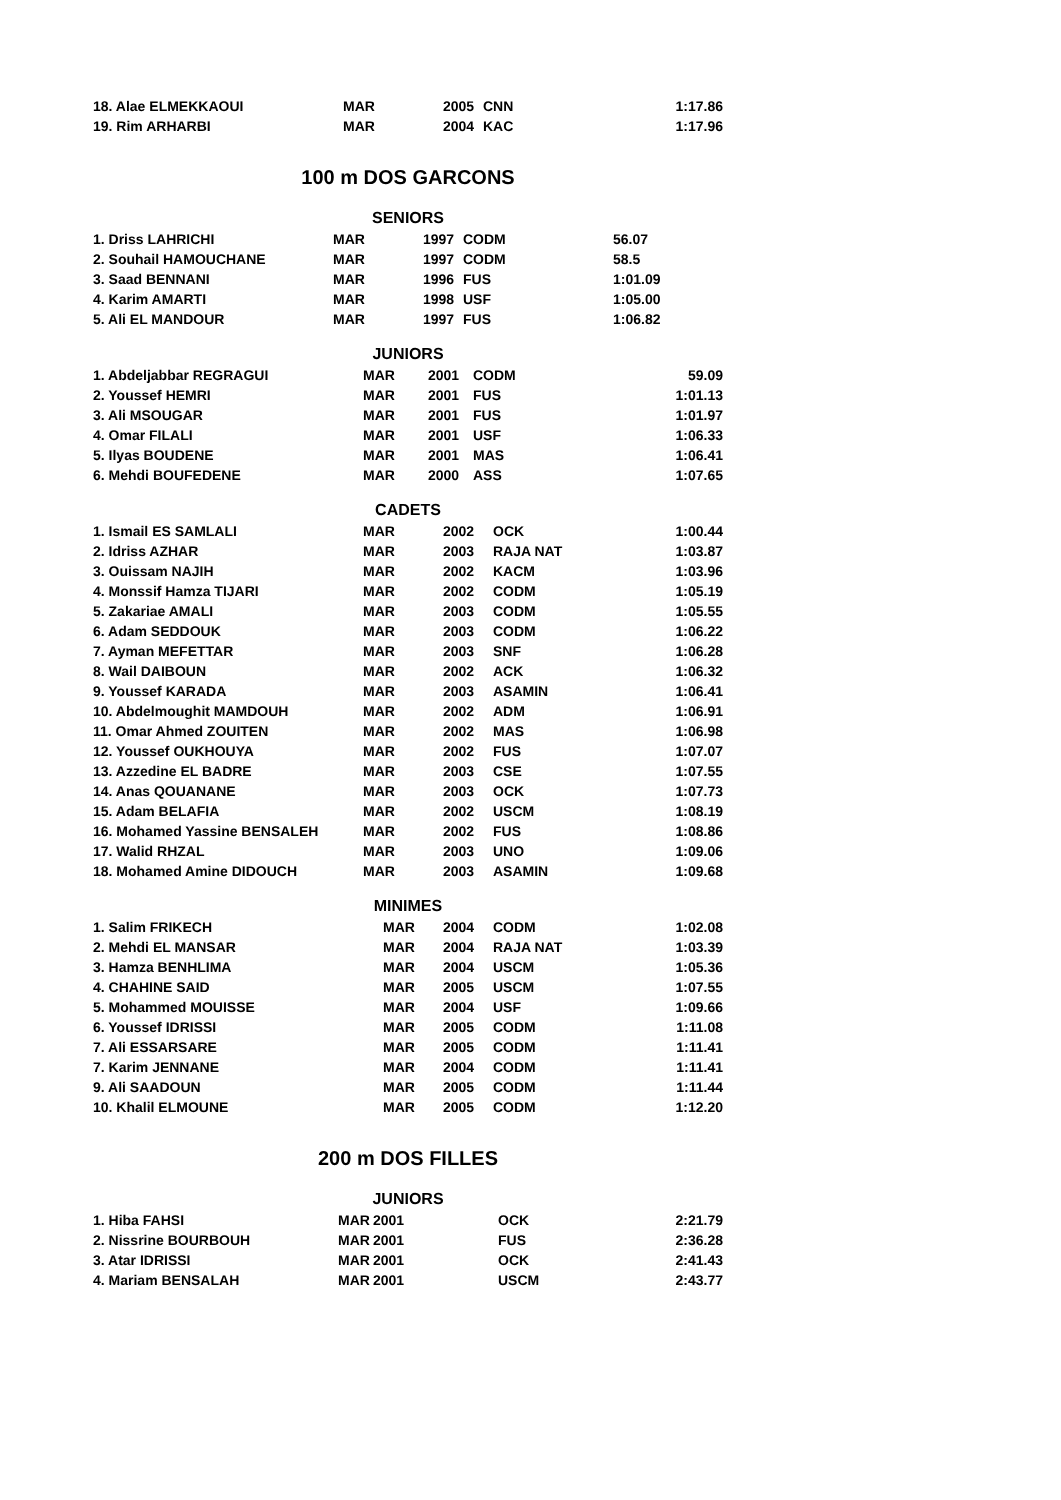| 18. Alae ELMEKKAOUI | MAR | 2005 | CNN | 1:17.86 |
| 19. Rim ARHARBI | MAR | 2004 | KAC | 1:17.96 |
100 m DOS GARCONS
| SENIORS | | | | |
| 1. Driss LAHRICHI | MAR | 1997 | CODM | 56.07 |
| 2. Souhail HAMOUCHANE | MAR | 1997 | CODM | 58.5 |
| 3. Saad BENNANI | MAR | 1996 | FUS | 1:01.09 |
| 4. Karim AMARTI | MAR | 1998 | USF | 1:05.00 |
| 5. Ali EL MANDOUR | MAR | 1997 | FUS | 1:06.82 |
| JUNIORS | | | | |
| 1. Abdeljabbar REGRAGUI | MAR | 2001 | CODM | 59.09 |
| 2. Youssef HEMRI | MAR | 2001 | FUS | 1:01.13 |
| 3. Ali MSOUGAR | MAR | 2001 | FUS | 1:01.97 |
| 4. Omar FILALI | MAR | 2001 | USF | 1:06.33 |
| 5. Ilyas BOUDENE | MAR | 2001 | MAS | 1:06.41 |
| 6. Mehdi BOUFEDENE | MAR | 2000 | ASS | 1:07.65 |
| CADETS | | | | |
| 1. Ismail ES SAMLALI | MAR | 2002 | OCK | 1:00.44 |
| 2. Idriss AZHAR | MAR | 2003 | RAJA NAT | 1:03.87 |
| 3. Ouissam NAJIH | MAR | 2002 | KACM | 1:03.96 |
| 4. Monssif Hamza TIJARI | MAR | 2002 | CODM | 1:05.19 |
| 5. Zakariae AMALI | MAR | 2003 | CODM | 1:05.55 |
| 6. Adam SEDDOUK | MAR | 2003 | CODM | 1:06.22 |
| 7. Ayman MEFETTAR | MAR | 2003 | SNF | 1:06.28 |
| 8. Wail DAIBOUN | MAR | 2002 | ACK | 1:06.32 |
| 9. Youssef KARADA | MAR | 2003 | ASAMIN | 1:06.41 |
| 10. Abdelmoughit MAMDOUH | MAR | 2002 | ADM | 1:06.91 |
| 11. Omar Ahmed ZOUITEN | MAR | 2002 | MAS | 1:06.98 |
| 12. Youssef OUKHOUYA | MAR | 2002 | FUS | 1:07.07 |
| 13. Azzedine EL BADRE | MAR | 2003 | CSE | 1:07.55 |
| 14. Anas QOUANANE | MAR | 2003 | OCK | 1:07.73 |
| 15. Adam BELAFIA | MAR | 2002 | USCM | 1:08.19 |
| 16. Mohamed Yassine BENSALEH | MAR | 2002 | FUS | 1:08.86 |
| 17. Walid RHZAL | MAR | 2003 | UNO | 1:09.06 |
| 18. Mohamed Amine DIDOUCH | MAR | 2003 | ASAMIN | 1:09.68 |
| MINIMES | | | | |
| 1. Salim FRIKECH | MAR | 2004 | CODM | 1:02.08 |
| 2. Mehdi EL MANSAR | MAR | 2004 | RAJA NAT | 1:03.39 |
| 3. Hamza BENHLIMA | MAR | 2004 | USCM | 1:05.36 |
| 4. CHAHINE SAID | MAR | 2005 | USCM | 1:07.55 |
| 5. Mohammed MOUISSE | MAR | 2004 | USF | 1:09.66 |
| 6. Youssef IDRISSI | MAR | 2005 | CODM | 1:11.08 |
| 7. Ali ESSARSARE | MAR | 2005 | CODM | 1:11.41 |
| 7. Karim JENNANE | MAR | 2004 | CODM | 1:11.41 |
| 9. Ali SAADOUN | MAR | 2005 | CODM | 1:11.44 |
| 10. Khalil ELMOUNE | MAR | 2005 | CODM | 1:12.20 |
200 m DOS FILLES
| JUNIORS | | | | |
| 1. Hiba FAHSI | MAR | 2001 | OCK | 2:21.79 |
| 2. Nissrine BOURBOUH | MAR | 2001 | FUS | 2:36.28 |
| 3. Atar IDRISSI | MAR | 2001 | OCK | 2:41.43 |
| 4. Mariam BENSALAH | MAR | 2001 | USCM | 2:43.77 |